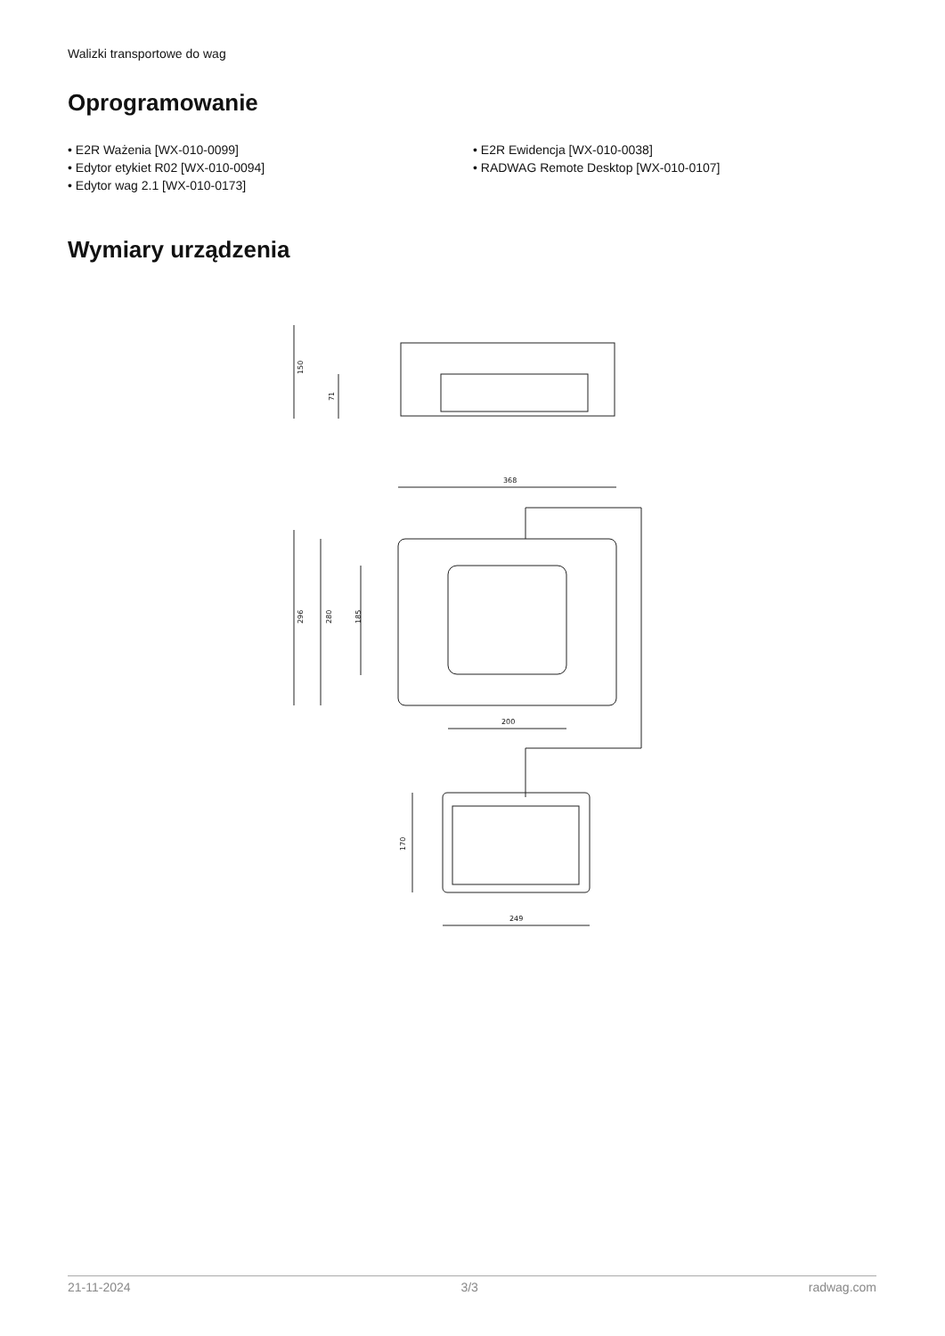Walizki transportowe do wag
Oprogramowanie
• E2R Ważenia [WX-010-0099]
• Edytor etykiet R02 [WX-010-0094]
• Edytor wag 2.1 [WX-010-0173]
• E2R Ewidencja [WX-010-0038]
• RADWAG Remote Desktop [WX-010-0107]
Wymiary urządzenia
150
71
368
296
280
185
200
170
249
21-11-2024 3/3 radwag.com